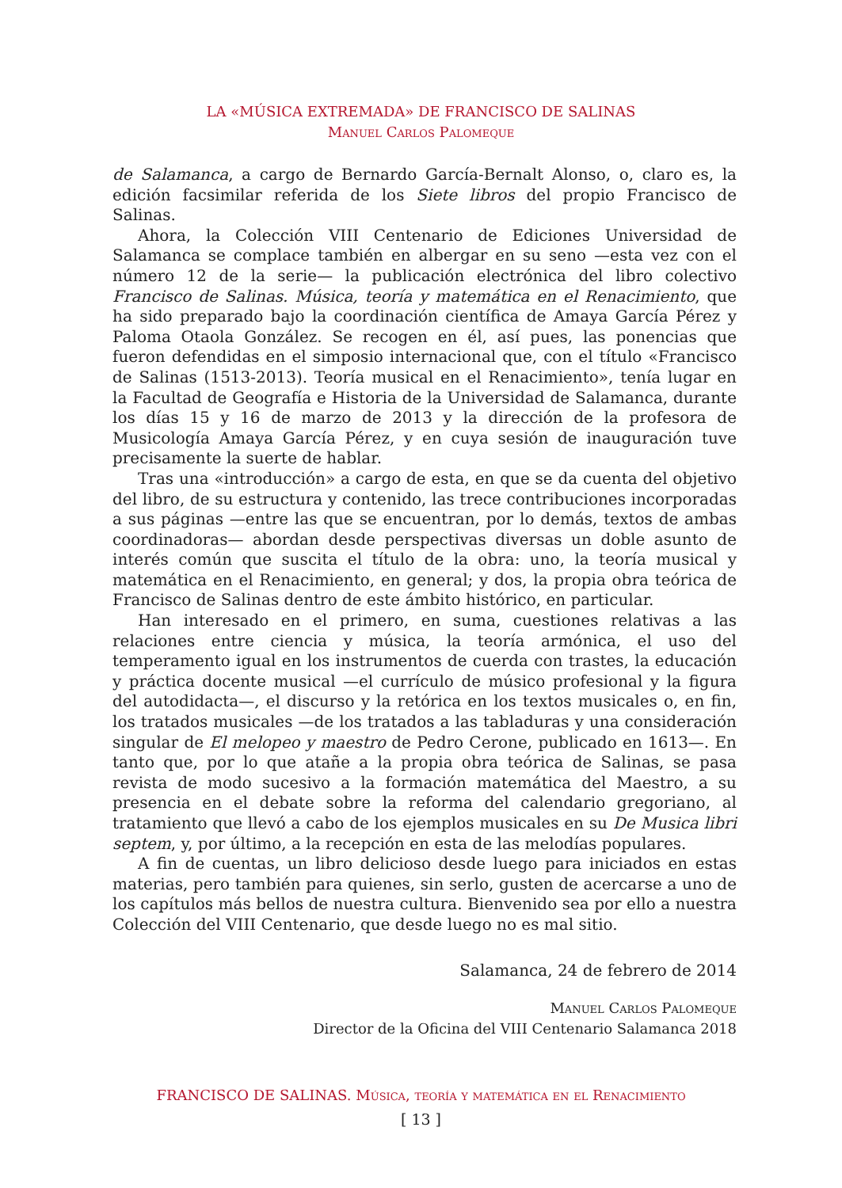LA «MÚSICA EXTREMADA» DE FRANCISCO DE SALINAS
Manuel Carlos Palomeque
de Salamanca, a cargo de Bernardo García-Bernalt Alonso, o, claro es, la edición facsimilar referida de los Siete libros del propio Francisco de Salinas.
Ahora, la Colección VIII Centenario de Ediciones Universidad de Salamanca se complace también en albergar en su seno —esta vez con el número 12 de la serie— la publicación electrónica del libro colectivo Francisco de Salinas. Música, teoría y matemática en el Renacimiento, que ha sido preparado bajo la coordinación científica de Amaya García Pérez y Paloma Otaola González. Se recogen en él, así pues, las ponencias que fueron defendidas en el simposio internacional que, con el título «Francisco de Salinas (1513-2013). Teoría musical en el Renacimiento», tenía lugar en la Facultad de Geografía e Historia de la Universidad de Salamanca, durante los días 15 y 16 de marzo de 2013 y la dirección de la profesora de Musicología Amaya García Pérez, y en cuya sesión de inauguración tuve precisamente la suerte de hablar.
Tras una «introducción» a cargo de esta, en que se da cuenta del objetivo del libro, de su estructura y contenido, las trece contribuciones incorporadas a sus páginas —entre las que se encuentran, por lo demás, textos de ambas coordinadoras— abordan desde perspectivas diversas un doble asunto de interés común que suscita el título de la obra: uno, la teoría musical y matemática en el Renacimiento, en general; y dos, la propia obra teórica de Francisco de Salinas dentro de este ámbito histórico, en particular.
Han interesado en el primero, en suma, cuestiones relativas a las relaciones entre ciencia y música, la teoría armónica, el uso del temperamento igual en los instrumentos de cuerda con trastes, la educación y práctica docente musical —el currículo de músico profesional y la figura del autodidacta—, el discurso y la retórica en los textos musicales o, en fin, los tratados musicales —de los tratados a las tabladuras y una consideración singular de El melopeo y maestro de Pedro Cerone, publicado en 1613—. En tanto que, por lo que atañe a la propia obra teórica de Salinas, se pasa revista de modo sucesivo a la formación matemática del Maestro, a su presencia en el debate sobre la reforma del calendario gregoriano, al tratamiento que llevó a cabo de los ejemplos musicales en su De Musica libri septem, y, por último, a la recepción en esta de las melodías populares.
A fin de cuentas, un libro delicioso desde luego para iniciados en estas materias, pero también para quienes, sin serlo, gusten de acercarse a uno de los capítulos más bellos de nuestra cultura. Bienvenido sea por ello a nuestra Colección del VIII Centenario, que desde luego no es mal sitio.
Salamanca, 24 de febrero de 2014
Manuel Carlos Palomeque
Director de la Oficina del VIII Centenario Salamanca 2018
FRANCISCO DE SALINAS. Música, teoría y matemática en el Renacimiento
[ 13 ]